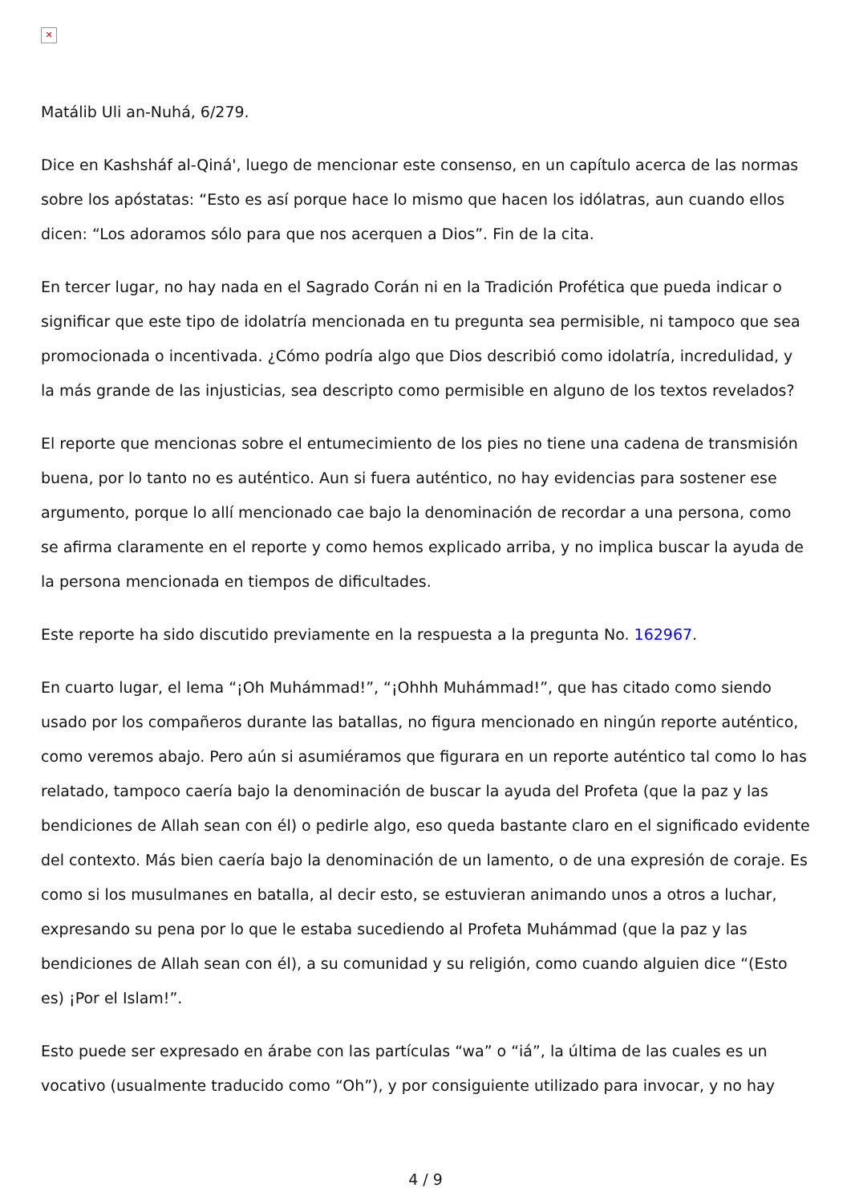✕
Matálib Uli an-Nuhá, 6/279.
Dice en Kashsháf al-Qiná', luego de mencionar este consenso, en un capítulo acerca de las normas sobre los apóstatas: “Esto es así porque hace lo mismo que hacen los idólatras, aun cuando ellos dicen: “Los adoramos sólo para que nos acerquen a Dios”. Fin de la cita.
En tercer lugar, no hay nada en el Sagrado Corán ni en la Tradición Profética que pueda indicar o significar que este tipo de idolatría mencionada en tu pregunta sea permisible, ni tampoco que sea promocionada o incentivada. ¿Cómo podría algo que Dios describió como idolatría, incredulidad, y la más grande de las injusticias, sea descripto como permisible en alguno de los textos revelados?
El reporte que mencionas sobre el entumecimiento de los pies no tiene una cadena de transmisión buena, por lo tanto no es auténtico. Aun si fuera auténtico, no hay evidencias para sostener ese argumento, porque lo allí mencionado cae bajo la denominación de recordar a una persona, como se afirma claramente en el reporte y como hemos explicado arriba, y no implica buscar la ayuda de la persona mencionada en tiempos de dificultades.
Este reporte ha sido discutido previamente en la respuesta a la pregunta No. 162967.
En cuarto lugar, el lema “¡Oh Muhámmad!”, “¡Ohhh Muhámmad!”, que has citado como siendo usado por los compañeros durante las batallas, no figura mencionado en ningún reporte auténtico, como veremos abajo. Pero aún si asumiéramos que figurara en un reporte auténtico tal como lo has relatado, tampoco caería bajo la denominación de buscar la ayuda del Profeta (que la paz y las bendiciones de Allah sean con él) o pedirle algo, eso queda bastante claro en el significado evidente del contexto. Más bien caería bajo la denominación de un lamento, o de una expresión de coraje. Es como si los musulmanes en batalla, al decir esto, se estuvieran animando unos a otros a luchar, expresando su pena por lo que le estaba sucediendo al Profeta Muhámmad (que la paz y las bendiciones de Allah sean con él), a su comunidad y su religión, como cuando alguien dice “(Esto es) ¡Por el Islam!”.
Esto puede ser expresado en árabe con las partículas “wa” o “iá”, la última de las cuales es un vocativo (usualmente traducido como “Oh”), y por consiguiente utilizado para invocar, y no hay
4 / 9